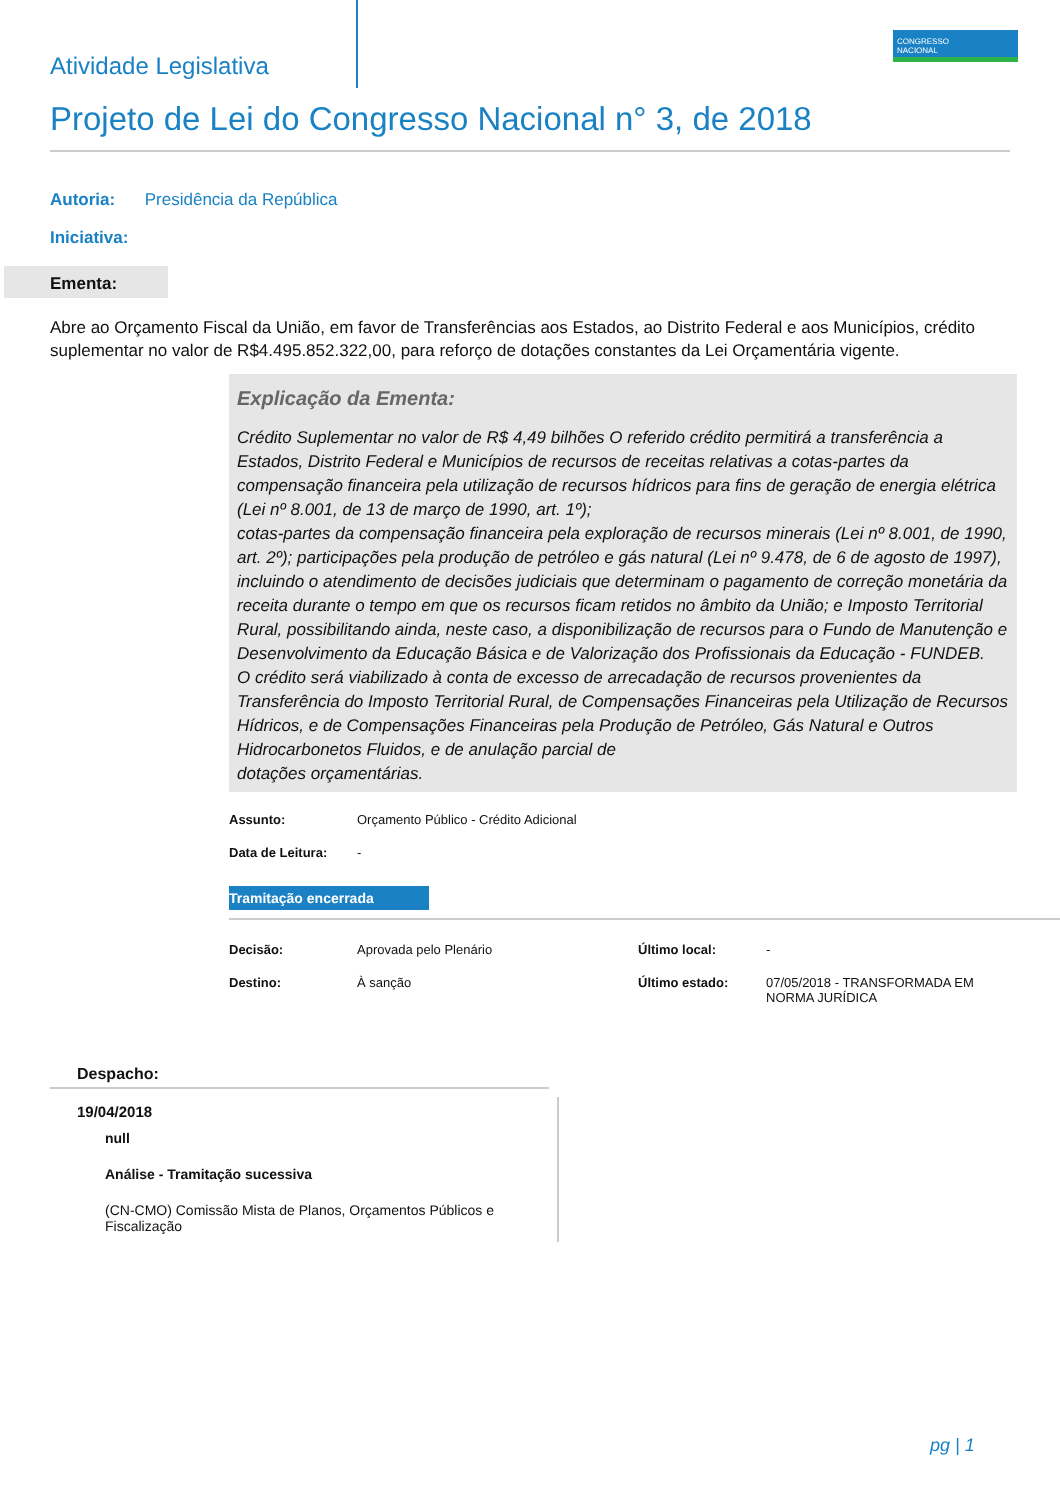CONGRESSO
NACIONAL
Atividade Legislativa
Projeto de Lei do Congresso Nacional n° 3, de 2018
Autoria: Presidência da República
Iniciativa:
Ementa:
Abre ao Orçamento Fiscal da União, em favor de Transferências aos Estados, ao Distrito Federal e aos Municípios, crédito suplementar no valor de R$4.495.852.322,00, para reforço de dotações constantes da Lei Orçamentária vigente.
Explicação da Ementa:
Crédito Suplementar no valor de R$ 4,49 bilhões O referido crédito permitirá a transferência a Estados, Distrito Federal e Municípios de recursos de receitas relativas a cotas-partes da compensação financeira pela utilização de recursos hídricos para fins de geração de energia elétrica (Lei nº 8.001, de 13 de março de 1990, art. 1º);
cotas-partes da compensação financeira pela exploração de recursos minerais (Lei nº 8.001, de 1990, art. 2º); participações pela produção de petróleo e gás natural (Lei nº 9.478, de 6 de agosto de 1997), incluindo o atendimento de decisões judiciais que determinam o pagamento de correção monetária da receita durante o tempo em que os recursos ficam retidos no âmbito da União; e Imposto Territorial Rural, possibilitando ainda, neste caso, a disponibilização de recursos para o Fundo de Manutenção e Desenvolvimento da Educação Básica e de Valorização dos Profissionais da Educação - FUNDEB.
O crédito será viabilizado à conta de excesso de arrecadação de recursos provenientes da Transferência do Imposto Territorial Rural, de Compensações Financeiras pela Utilização de Recursos Hídricos, e de Compensações Financeiras pela Produção de Petróleo, Gás Natural e Outros Hidrocarbonetos Fluidos, e de anulação parcial de
dotações orçamentárias.
| Assunto: | Orçamento Público - Crédito Adicional |
| Data de Leitura: | - |
Tramitação encerrada
| Decisão: | Aprovada pelo Plenário | Último local: | - |
| Destino: | À sanção | Último estado: | 07/05/2018 - TRANSFORMADA EM NORMA JURÍDICA |
Despacho:
19/04/2018
null
Análise - Tramitação sucessiva
(CN-CMO) Comissão Mista de Planos, Orçamentos Públicos e Fiscalização
pg | 1